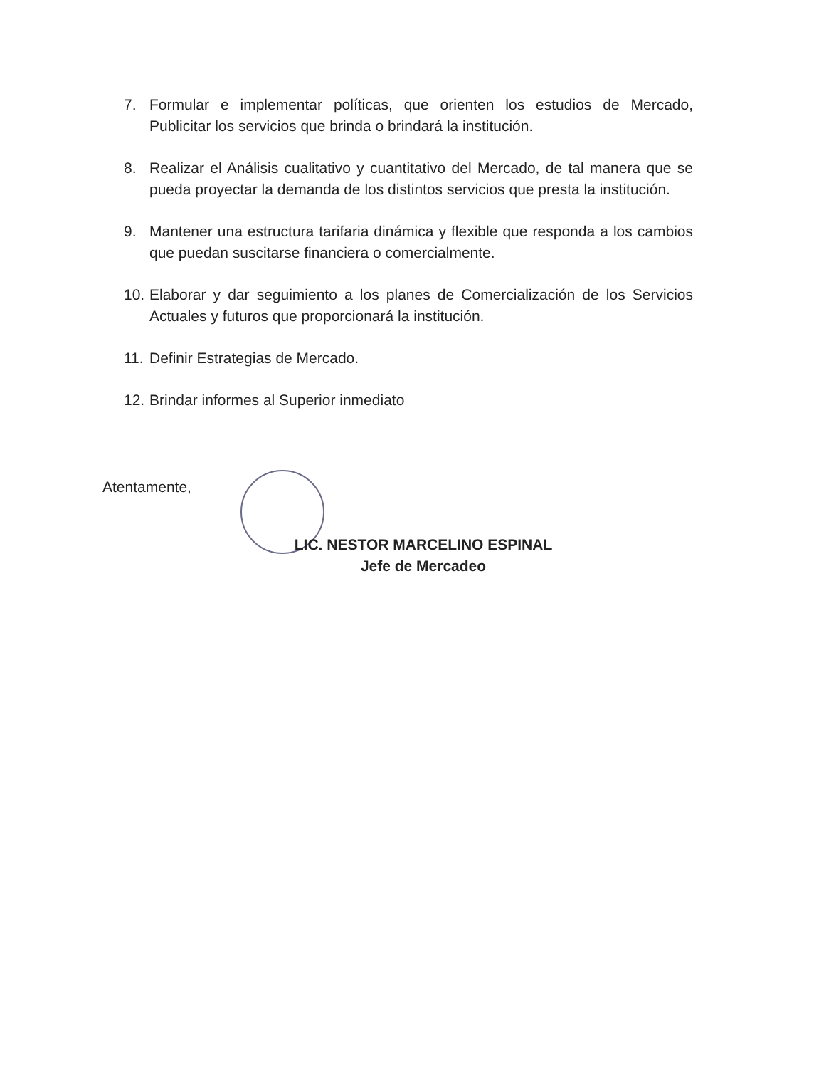7. Formular e implementar políticas, que orienten los estudios de Mercado, Publicitar los servicios que brinda o brindará la institución.
8. Realizar el Análisis cualitativo y cuantitativo del Mercado, de tal manera que se pueda proyectar la demanda de los distintos servicios que presta la institución.
9. Mantener una estructura tarifaria dinámica y flexible que responda a los cambios que puedan suscitarse financiera o comercialmente.
10. Elaborar y dar seguimiento a los planes de Comercialización de los Servicios Actuales y futuros que proporcionará la institución.
11. Definir Estrategias de Mercado.
12. Brindar informes al Superior inmediato
Atentamente,
LIC. NESTOR MARCELINO ESPINAL
Jefe de Mercadeo